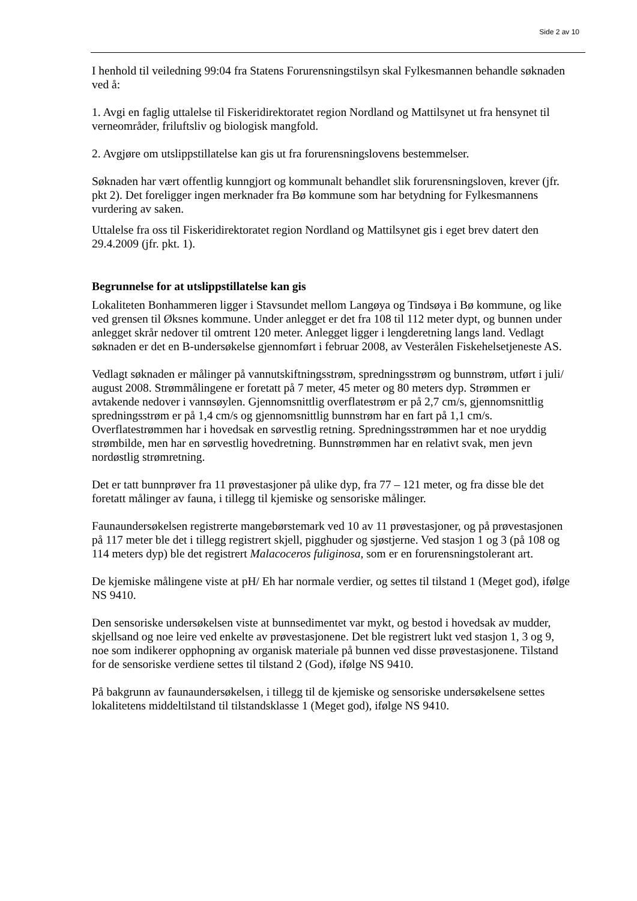Side 2 av 10
I henhold til veiledning 99:04 fra Statens Forurensningstilsyn skal Fylkesmannen behandle søknaden ved å:
1. Avgi en faglig uttalelse til Fiskeridirektoratet region Nordland og Mattilsynet ut fra hensynet til verneområder, friluftsliv og biologisk mangfold.
2. Avgjøre om utslippstillatelse kan gis ut fra forurensningslovens bestemmelser.
Søknaden har vært offentlig kunngjort og kommunalt behandlet slik forurensningsloven, krever (jfr. pkt 2). Det foreligger ingen merknader fra Bø kommune som har betydning for Fylkesmannens vurdering av saken.
Uttalelse fra oss til Fiskeridirektoratet region Nordland og Mattilsynet gis i eget brev datert den 29.4.2009 (jfr. pkt. 1).
Begrunnelse for at utslippstillatelse kan gis
Lokaliteten Bonhammeren ligger i Stavsundet mellom Langøya og Tindsøya i Bø kommune, og like ved grensen til Øksnes kommune. Under anlegget er det fra 108 til 112 meter dypt, og bunnen under anlegget skrår nedover til omtrent 120 meter. Anlegget ligger i lengderetning langs land. Vedlagt søknaden er det en B-undersøkelse gjennomført i februar 2008, av Vesterålen Fiskehelsetjeneste AS.
Vedlagt søknaden er målinger på vannutskiftningsstrøm, spredningsstrøm og bunnstrøm, utført i juli/ august 2008. Strømmålingene er foretatt på 7 meter, 45 meter og 80 meters dyp. Strømmen er avtakende nedover i vannsøylen. Gjennomsnittlig overflatestrøm er på 2,7 cm/s, gjennomsnittlig spredningsstrøm er på 1,4 cm/s og gjennomsnittlig bunnstrøm har en fart på 1,1 cm/s. Overflatestrømmen har i hovedsak en sørvestlig retning. Spredningsstrømmen har et noe uryddig strømbilde, men har en sørvestlig hovedretning. Bunnstrømmen har en relativt svak, men jevn nordøstlig strømretning.
Det er tatt bunnprøver fra 11 prøvestasjoner på ulike dyp, fra 77 – 121 meter, og fra disse ble det foretatt målinger av fauna, i tillegg til kjemiske og sensoriske målinger.
Faunaundersøkelsen registrerte mangebørstemark ved 10 av 11 prøvestasjoner, og på prøvestasjonen på 117 meter ble det i tillegg registrert skjell, pigghuder og sjøstjerne. Ved stasjon 1 og 3 (på 108 og 114 meters dyp) ble det registrert Malacoceros fuliginosa, som er en forurensningstolerant art.
De kjemiske målingene viste at pH/ Eh har normale verdier, og settes til tilstand 1 (Meget god), ifølge NS 9410.
Den sensoriske undersøkelsen viste at bunnsedimentet var mykt, og bestod i hovedsak av mudder, skjellsand og noe leire ved enkelte av prøvestasjonene. Det ble registrert lukt ved stasjon 1, 3 og 9, noe som indikerer opphopning av organisk materiale på bunnen ved disse prøvestasjonene. Tilstand for de sensoriske verdiene settes til tilstand 2 (God), ifølge NS 9410.
På bakgrunn av faunaundersøkelsen, i tillegg til de kjemiske og sensoriske undersøkelsene settes lokalitetens middeltilstand til tilstandsklasse 1 (Meget god), ifølge NS 9410.